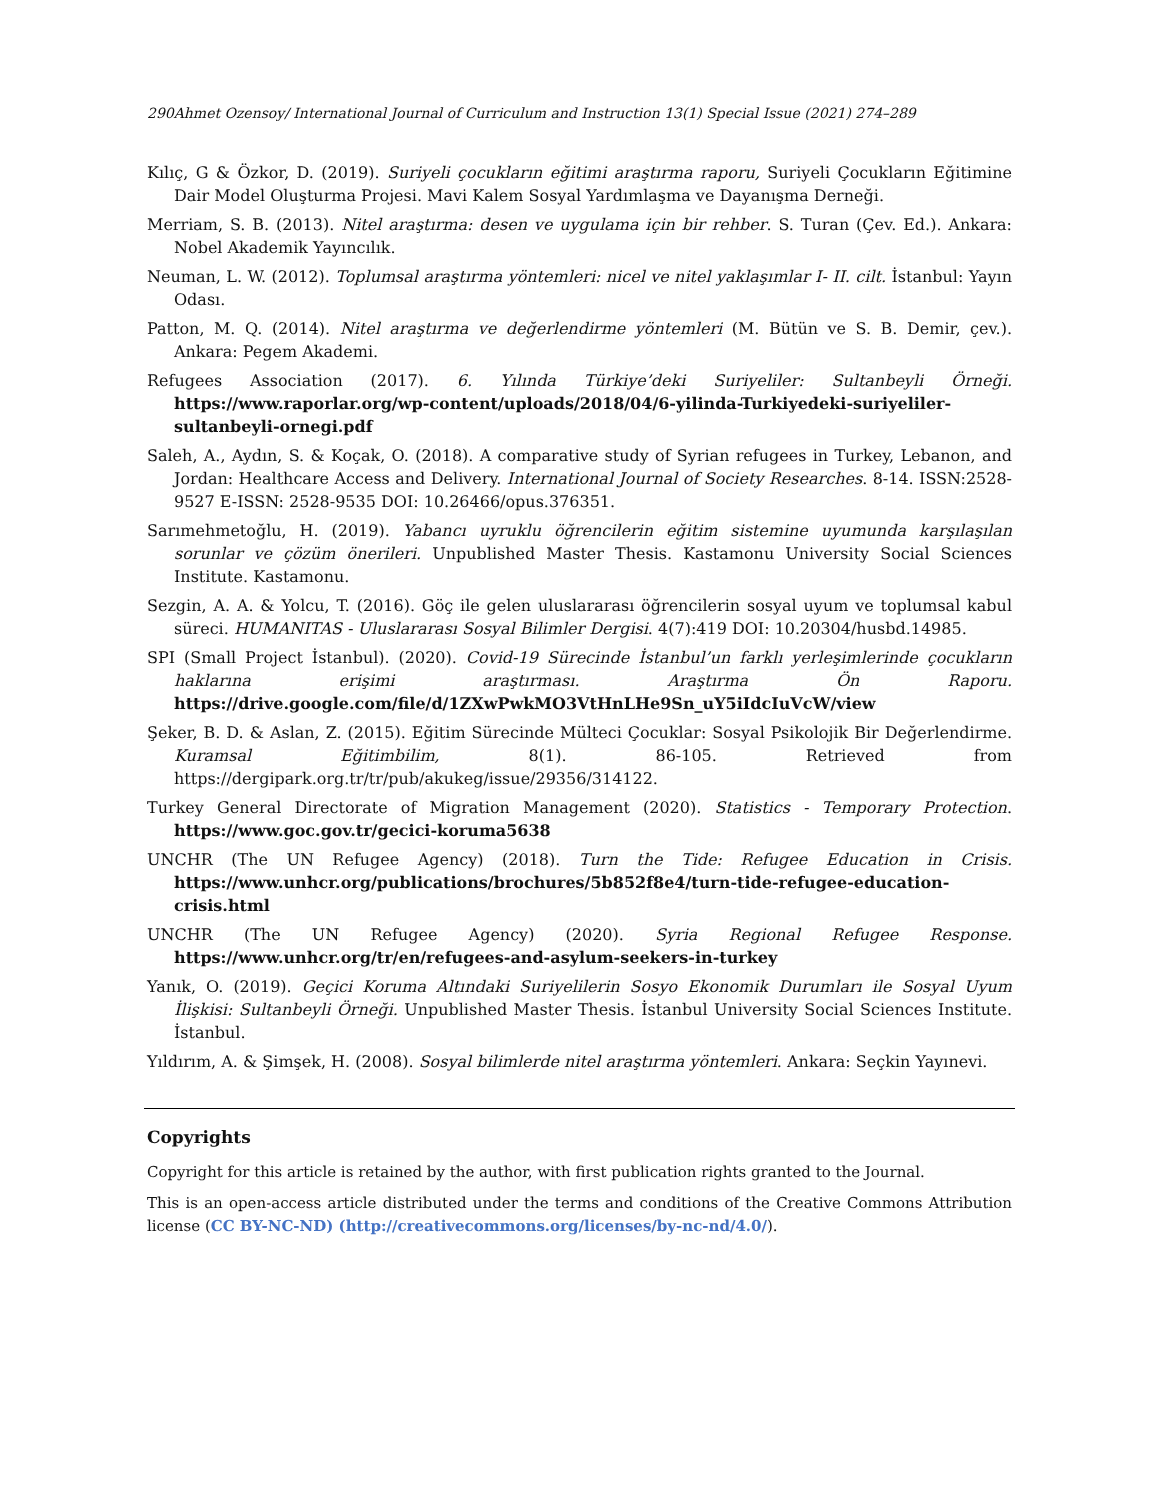290Ahmet Ozensoy/ International Journal of Curriculum and Instruction 13(1) Special Issue (2021) 274–289
Kılıç, G & Özkor, D. (2019). Suriyeli çocukların eğitimi araştırma raporu, Suriyeli Çocukların Eğitimine Dair Model Oluşturma Projesi. Mavi Kalem Sosyal Yardımlaşma ve Dayanışma Derneği.
Merriam, S. B. (2013). Nitel araştırma: desen ve uygulama için bir rehber. S. Turan (Çev. Ed.). Ankara: Nobel Akademik Yayıncılık.
Neuman, L. W. (2012). Toplumsal araştırma yöntemleri: nicel ve nitel yaklaşımlar I- II. cilt. İstanbul: Yayın Odası.
Patton, M. Q. (2014). Nitel araştırma ve değerlendirme yöntemleri (M. Bütün ve S. B. Demir, çev.). Ankara: Pegem Akademi.
Refugees Association (2017). 6. Yılında Türkiye’deki Suriyeliler: Sultanbeyli Örneği. https://www.raporlar.org/wp-content/uploads/2018/04/6-yilinda-Turkiyedeki-suriyeliler-sultanbeyli-ornegi.pdf
Saleh, A., Aydın, S. & Koçak, O. (2018). A comparative study of Syrian refugees in Turkey, Lebanon, and Jordan: Healthcare Access and Delivery. International Journal of Society Researches. 8-14. ISSN:2528-9527 E-ISSN: 2528-9535 DOI: 10.26466/opus.376351.
Sarımehmetoğlu, H. (2019). Yabancı uyruklu öğrencilerin eğitim sistemine uyumunda karşılaşılan sorunlar ve çözüm önerileri. Unpublished Master Thesis. Kastamonu University Social Sciences Institute. Kastamonu.
Sezgin, A. A. & Yolcu, T. (2016). Göç ile gelen uluslararası öğrencilerin sosyal uyum ve toplumsal kabul süreci. HUMANITAS - Uluslararası Sosyal Bilimler Dergisi. 4(7):419 DOI: 10.20304/husbd.14985.
SPI (Small Project İstanbul). (2020). Covid-19 Sürecinde İstanbul’un farklı yerleşimlerinde çocukların haklarına erişimi araştırması. Araştırma Ön Raporu. https://drive.google.com/file/d/1ZXwPwkMO3VtHnLHe9Sn_uY5iIdcIuVcW/view
Şeker, B. D. & Aslan, Z. (2015). Eğitim Sürecinde Mülteci Çocuklar: Sosyal Psikolojik Bir Değerlendirme. Kuramsal Eğitimbilim, 8(1). 86-105. Retrieved from https://dergipark.org.tr/tr/pub/akukeg/issue/29356/314122.
Turkey General Directorate of Migration Management (2020). Statistics - Temporary Protection. https://www.goc.gov.tr/gecici-koruma5638
UNCHR (The UN Refugee Agency) (2018). Turn the Tide: Refugee Education in Crisis. https://www.unhcr.org/publications/brochures/5b852f8e4/turn-tide-refugee-education-crisis.html
UNCHR (The UN Refugee Agency) (2020). Syria Regional Refugee Response. https://www.unhcr.org/tr/en/refugees-and-asylum-seekers-in-turkey
Yanık, O. (2019). Geçici Koruma Altındaki Suriyelilerin Sosyo Ekonomik Durumları ile Sosyal Uyum İlişkisi: Sultanbeyli Örneği. Unpublished Master Thesis. İstanbul University Social Sciences Institute. İstanbul.
Yıldırım, A. & Şimşek, H. (2008). Sosyal bilimlerde nitel araştırma yöntemleri. Ankara: Seçkin Yayınevi.
Copyrights
Copyright for this article is retained by the author, with first publication rights granted to the Journal.
This is an open-access article distributed under the terms and conditions of the Creative Commons Attribution license (CC BY-NC-ND) (http://creativecommons.org/licenses/by-nc-nd/4.0/).